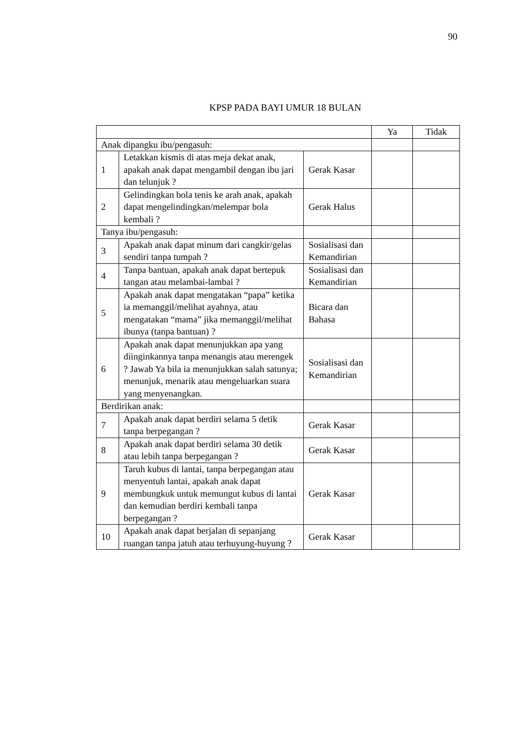90
KPSP PADA BAYI UMUR 18 BULAN
| | | | Ya | Tidak |
| Anak dipangku ibu/pengasuh: | | | | |
| 1 | Letakkan kismis di atas meja dekat anak, apakah anak dapat mengambil dengan ibu jari dan telunjuk ? | Gerak Kasar | | |
| 2 | Gelindingkan bola tenis ke arah anak, apakah dapat mengelindingkan/melempar bola kembali ? | Gerak Halus | | |
| Tanya ibu/pengasuh: | | | | |
| 3 | Apakah anak dapat minum dari cangkir/gelas sendiri tanpa tumpah ? | Sosialisasi dan Kemandirian | | |
| 4 | Tanpa bantuan, apakah anak dapat bertepuk tangan atau melambai-lambai ? | Sosialisasi dan Kemandirian | | |
| 5 | Apakah anak dapat mengatakan “papa” ketika ia memanggil/melihat ayahnya, atau mengatakan “mama” jika memanggil/melihat ibunya (tanpa bantuan) ? | Bicara dan Bahasa | | |
| 6 | Apakah anak dapat menunjukkan apa yang diinginkannya tanpa menangis atau merengek ? Jawab Ya bila ia menunjukkan salah satunya; menunjuk, menarik atau mengeluarkan suara yang menyenangkan. | Sosialisasi dan Kemandirian | | |
| Berdirikan anak: | | | | |
| 7 | Apakah anak dapat berdiri selama 5 detik tanpa berpegangan ? | Gerak Kasar | | |
| 8 | Apakah anak dapat berdiri selama 30 detik atau lebih tanpa berpegangan ? | Gerak Kasar | | |
| 9 | Taruh kubus di lantai, tanpa berpegangan atau menyentuh lantai, apakah anak dapat membungkuk untuk memungut kubus di lantai dan kemudian berdiri kembali tanpa berpegangan ? | Gerak Kasar | | |
| 10 | Apakah anak dapat berjalan di sepanjang ruangan tanpa jatuh atau terhuyung-huyung ? | Gerak Kasar | | |